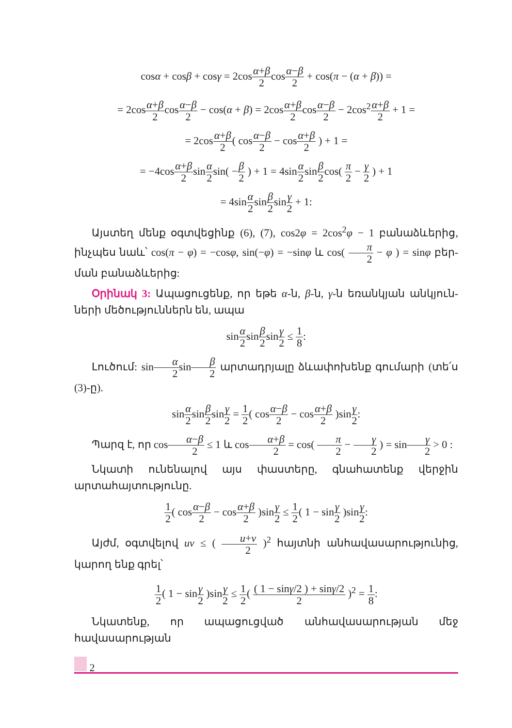cosα + cosβ + cosγ = 2cosα+β 2cosα−β 2 + cos(π − (α + β)) =
= 2cosα+β 2cosα−β 2 − cos(α + β) = 2cosα+β 2cosα−β 2 − 2cos<sup>2</sup>α+β 2 + 1 =
= 2cosα+β 2( cosα−β 2 − cosα+β 2 ) + 1 =
= −4cosα+β 2sinα 2sin( −β 2 ) + 1 = 4sinα 2sinβ 2cos( π 2 − γ 2 ) + 1
= 4sinα 2sinβ 2sinγ 2 + 1:
Այստեղ մենք օգտվեցինք (6), (7), cos2φ = 2cos<sup>2</sup>φ − 1 բանաձևերից, ինչպես նաև՝ cos(π − φ) = −cosφ, sin(−φ) = −sinφ և cos( π 2 − φ ) = sinφ բեր­ման բանաձևերից:
Օրինակ 3: Ապացուցենք, որ եթե α-ն, β-ն, γ-ն եռանկյան անկյուն­ների մեծություններն են, ապա
sinα 2sinβ 2sinγ 2 ≤ 1 8:
Լուծում: sinα 2sinβ 2 արտադրյալը ձևափոխենք գումարի (տե՛ս (3)-ը).
sinα 2sinβ 2sinγ 2 = 1 2( cosα−β 2 − cosα+β 2 )sinγ 2:
Պարզ է, որ cosα−β 2 ≤ 1 և cosα+β 2 = cos( π 2 − γ 2 ) = sinγ 2 > 0 :
Նկատի ունենալով այս փաստերը, գնահատենք վերջին արտահայ­տությունը.
1 2( cosα−β 2 − cosα+β 2 )sinγ 2 ≤ 1 2( 1 − sinγ 2 )sinγ 2:
Այժմ, օգտվելով uv ≤ ( u+v 2 )<sup>2</sup> հայտնի անհավասարությունից, կարող ենք գրել՝
1 2( 1 − sinγ 2 )sinγ 2 ≤ 1 2( ( 1 − sinγ/2 ) + sinγ/2 2 )<sup>2</sup> = 1 8:
Նկատենք, որ ապացուցված անհավասարության մեջ հավասարության
2